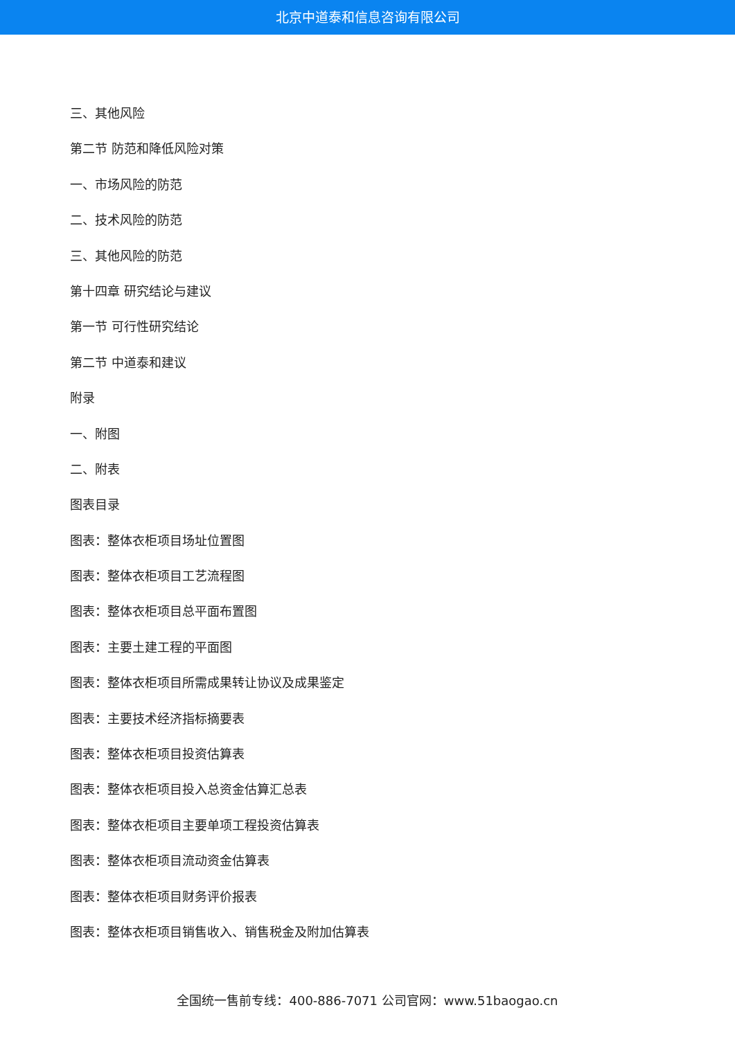北京中道泰和信息咨询有限公司
三、其他风险
第二节 防范和降低风险对策
一、市场风险的防范
二、技术风险的防范
三、其他风险的防范
第十四章 研究结论与建议
第一节 可行性研究结论
第二节 中道泰和建议
附录
一、附图
二、附表
图表目录
图表：整体衣柜项目场址位置图
图表：整体衣柜项目工艺流程图
图表：整体衣柜项目总平面布置图
图表：主要土建工程的平面图
图表：整体衣柜项目所需成果转让协议及成果鉴定
图表：主要技术经济指标摘要表
图表：整体衣柜项目投资估算表
图表：整体衣柜项目投入总资金估算汇总表
图表：整体衣柜项目主要单项工程投资估算表
图表：整体衣柜项目流动资金估算表
图表：整体衣柜项目财务评价报表
图表：整体衣柜项目销售收入、销售税金及附加估算表
全国统一售前专线：400-886-7071 公司官网：www.51baogao.cn